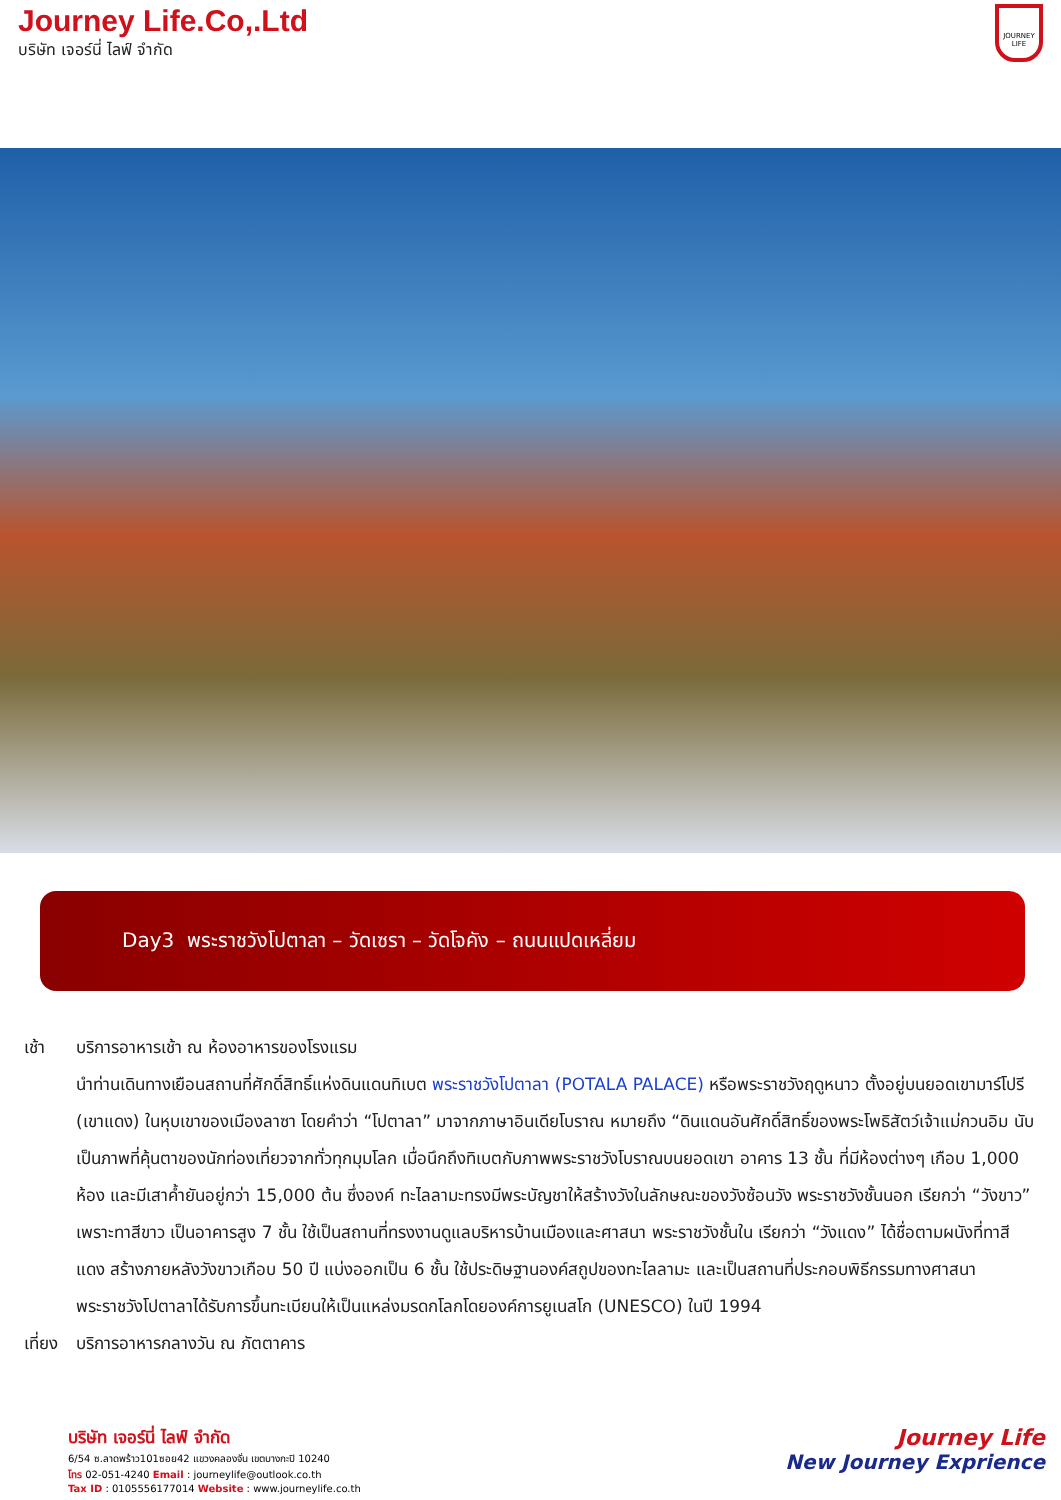Journey Life.Co,.Ltd
บริษัท เจอร์นี่ ไลฟ์ จำกัด
JOURNEY LIFE
Day3 พระราชวังโปตาลา – วัดเซรา – วัดโจคัง – ถนนแปดเหลี่ยม
เช้า บริการอาหารเช้า ณ ห้องอาหารของโรงแรม
นำท่านเดินทางเยือนสถานที่ศักดิ์สิทธิ์แห่งดินแดนทิเบต พระราชวังโปตาลา (POTALA PALACE) หรือพระราชวังฤดูหนาว ตั้งอยู่บนยอดเขามาร์โปรี (เขาแดง) ในหุบเขาของเมืองลาซา โดยคำว่า “โปตาลา” มาจากภาษาอินเดียโบราณ หมายถึง “ดินแดนอันศักดิ์สิทธิ์ของพระโพธิสัตว์เจ้าแม่กวนอิม นับเป็นภาพที่คุ้นตาของนักท่องเที่ยวจากทั่วทุกมุมโลก เมื่อนึกถึงทิเบตกับภาพพระราชวังโบราณบนยอดเขา อาคาร 13 ชั้น ที่มีห้องต่างๆ เกือบ 1,000 ห้อง และมีเสาค้ำยันอยู่กว่า 15,000 ต้น ซึ่งองค์ ทะไลลามะทรงมีพระบัญชาให้สร้างวังในลักษณะของวังซ้อนวัง พระราชวังชั้นนอก เรียกว่า “วังขาว” เพราะทาสีขาว เป็นอาคารสูง 7 ชั้น ใช้เป็นสถานที่ทรงงานดูแลบริหารบ้านเมืองและศาสนา พระราชวังชั้นใน เรียกว่า “วังแดง” ได้ชื่อตามผนังที่ทาสีแดง สร้างภายหลังวังขาวเกือบ 50 ปี แบ่งออกเป็น 6 ชั้น ใช้ประดิษฐานองค์สถูปของทะไลลามะ และเป็นสถานที่ประกอบพิธีกรรมทางศาสนา พระราชวังโปตาลาได้รับการขึ้นทะเบียนให้เป็นแหล่งมรดกโลกโดยองค์การยูเนสโก (UNESCO) ในปี 1994
เที่ยง บริการอาหารกลางวัน ณ ภัตตาคาร
บริษัท เจอร์นี่ ไลฟ์ จำกัด
6/54 ซ.ลาดพร้าว101ซอย42 แขวงคลองจั่น เขตบางกะปิ 10240
โทร 02-051-4240 Email : journeylife@outlook.co.th
Tax ID : 0105556177014 Website : www.journeylife.co.th
Journey Life
New Journey Exprience